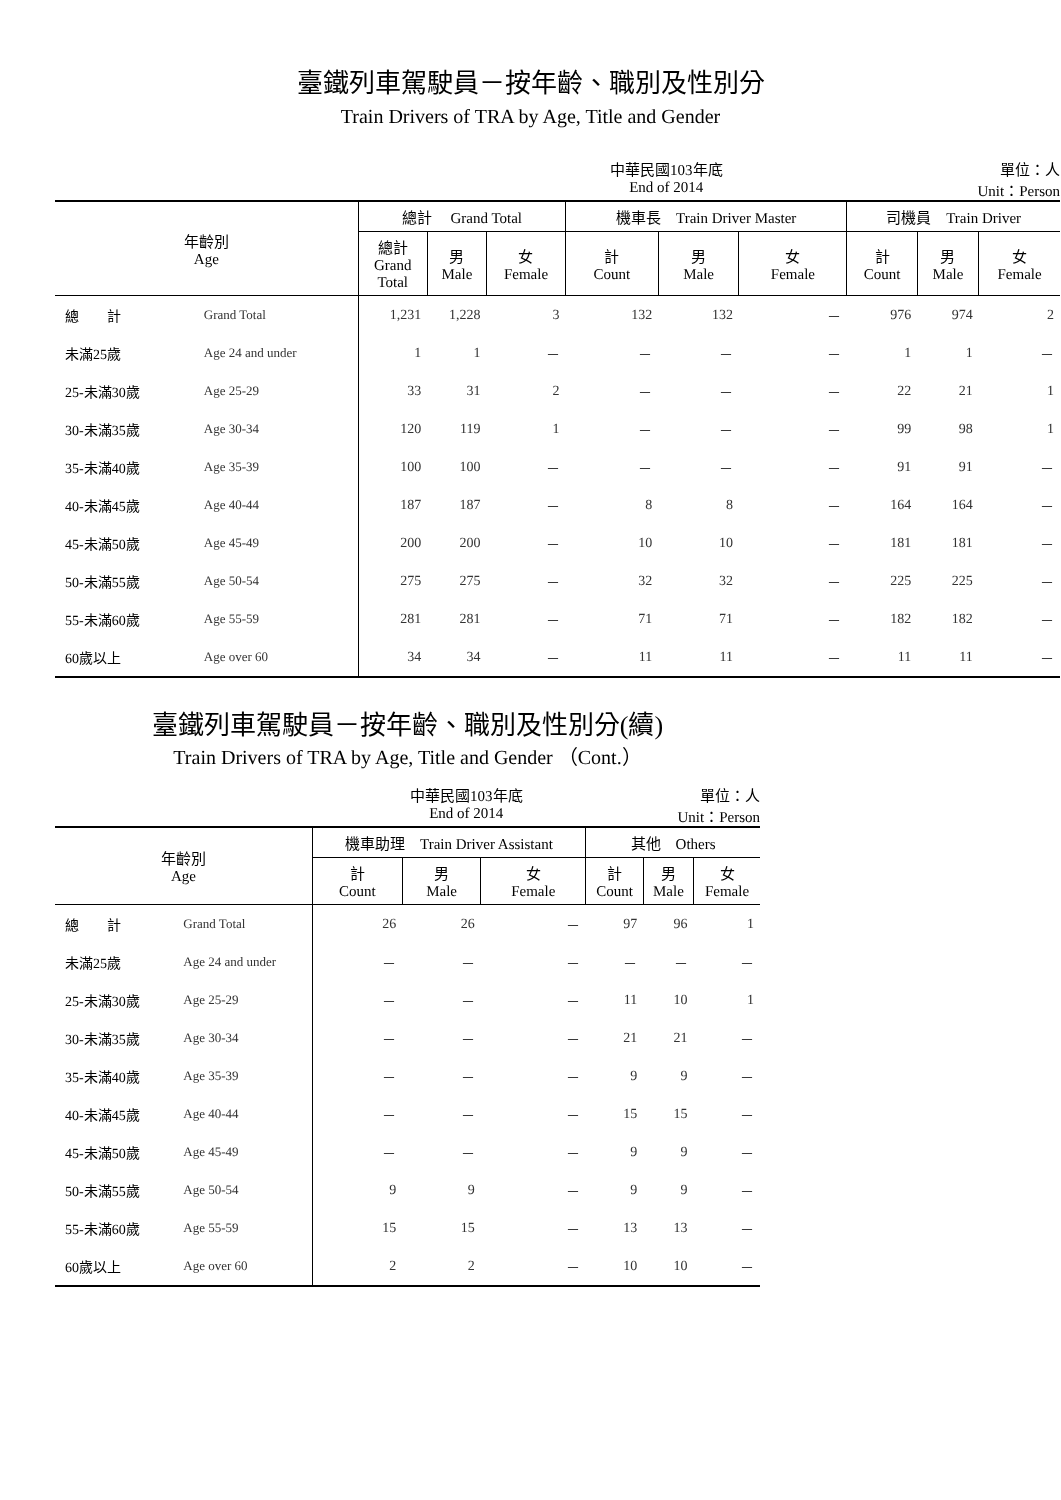臺鐵列車駕駛員－按年齡、職別及性別分
Train Drivers of TRA by Age, Title and Gender
中華民國103年底
End of 2014 單位：人
Unit：Person
| 年齡別 Age | | 總計 Grand Total | | | 機車長 Train Driver Master | | | 司機員 Train Driver | | |
| --- | --- | --- | --- | --- | --- | --- | --- | --- | --- | --- |
| | | 總計 Grand Total | 男 Male | 女 Female | 計 Count | 男 Male | 女 Female | 計 Count | 男 Male | 女 Female |
| 總 計 | Grand Total | 1,231 | 1,228 | 3 | 132 | 132 | － | 976 | 974 | 2 |
| 未滿25歲 | Age 24 and under | 1 | 1 | － | － | － | － | 1 | 1 | － |
| 25-未滿30歲 | Age 25-29 | 33 | 31 | 2 | － | － | － | 22 | 21 | 1 |
| 30-未滿35歲 | Age 30-34 | 120 | 119 | 1 | － | － | － | 99 | 98 | 1 |
| 35-未滿40歲 | Age 35-39 | 100 | 100 | － | － | － | － | 91 | 91 | － |
| 40-未滿45歲 | Age 40-44 | 187 | 187 | － | 8 | 8 | － | 164 | 164 | － |
| 45-未滿50歲 | Age 45-49 | 200 | 200 | － | 10 | 10 | － | 181 | 181 | － |
| 50-未滿55歲 | Age 50-54 | 275 | 275 | － | 32 | 32 | － | 225 | 225 | － |
| 55-未滿60歲 | Age 55-59 | 281 | 281 | － | 71 | 71 | － | 182 | 182 | － |
| 60歲以上 | Age over 60 | 34 | 34 | － | 11 | 11 | － | 11 | 11 | － |
臺鐵列車駕駛員－按年齡、職別及性別分(續)
Train Drivers of TRA by Age, Title and Gender （Cont.）
中華民國103年底
End of 2014 單位：人
Unit：Person
| 年齡別 Age | | 機車助理 Train Driver Assistant | | | 其他 Others | | |
| --- | --- | --- | --- | --- | --- | --- | --- |
| | | 計 Count | 男 Male | 女 Female | 計 Count | 男 Male | 女 Female |
| 總 計 | Grand Total | 26 | 26 | － | 97 | 96 | 1 |
| 未滿25歲 | Age 24 and under | － | － | － | － | － | － |
| 25-未滿30歲 | Age 25-29 | － | － | － | 11 | 10 | 1 |
| 30-未滿35歲 | Age 30-34 | － | － | － | 21 | 21 | － |
| 35-未滿40歲 | Age 35-39 | － | － | － | 9 | 9 | － |
| 40-未滿45歲 | Age 40-44 | － | － | － | 15 | 15 | － |
| 45-未滿50歲 | Age 45-49 | － | － | － | 9 | 9 | － |
| 50-未滿55歲 | Age 50-54 | 9 | 9 | － | 9 | 9 | － |
| 55-未滿60歲 | Age 55-59 | 15 | 15 | － | 13 | 13 | － |
| 60歲以上 | Age over 60 | 2 | 2 | － | 10 | 10 | － |